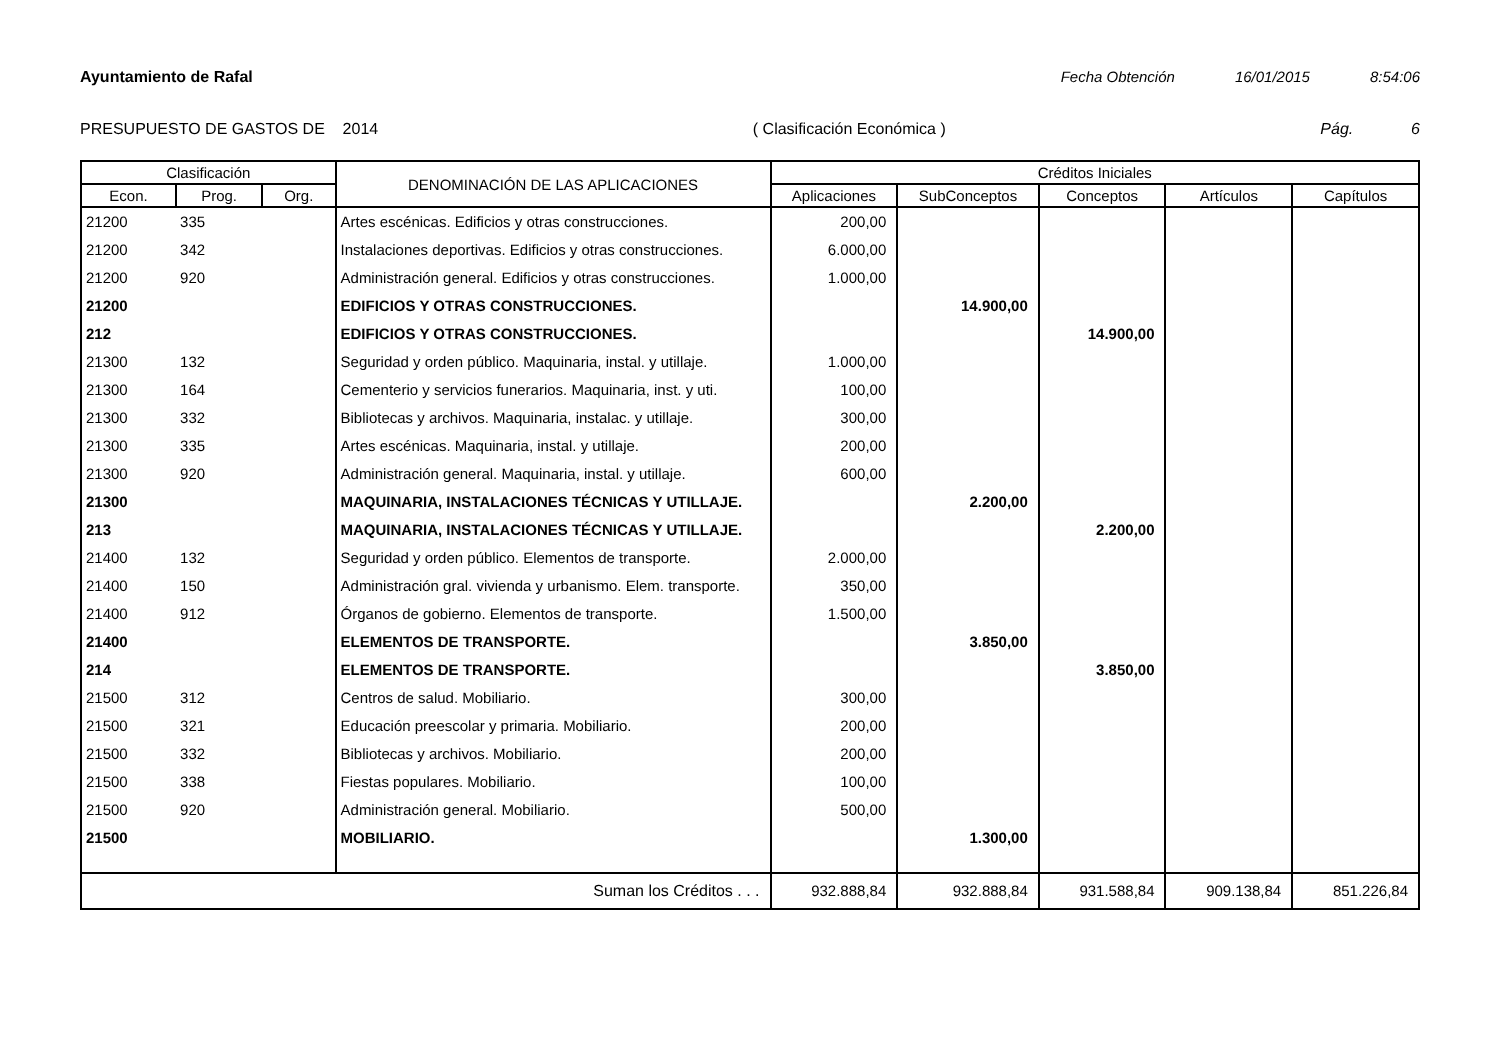Ayuntamiento de Rafal Fecha Obtención 16/01/2015 8:54:06
PRESUPUESTO DE GASTOS DE 2014 ( Clasificación Económica ) Pág. 6
| Clasificación | | | DENOMINACIÓN DE LAS APLICACIONES | Créditos Iniciales | | | | |
| --- | --- | --- | --- | --- | --- | --- | --- | --- |
| Econ. | Prog. | Org. | | Aplicaciones | SubConceptos | Conceptos | Artículos | Capítulos |
| 21200 | 335 | | Artes escénicas. Edificios y otras construcciones. | 200,00 | | | | |
| 21200 | 342 | | Instalaciones deportivas. Edificios y otras construcciones. | 6.000,00 | | | | |
| 21200 | 920 | | Administración general. Edificios y otras construcciones. | 1.000,00 | | | | |
| 21200 | | | EDIFICIOS Y OTRAS CONSTRUCCIONES. | | 14.900,00 | | | |
| 212 | | | EDIFICIOS Y OTRAS CONSTRUCCIONES. | | | 14.900,00 | | |
| 21300 | 132 | | Seguridad y orden público. Maquinaria, instal. y utillaje. | 1.000,00 | | | | |
| 21300 | 164 | | Cementerio y servicios funerarios. Maquinaria, inst. y uti. | 100,00 | | | | |
| 21300 | 332 | | Bibliotecas y archivos. Maquinaria, instalac. y utillaje. | 300,00 | | | | |
| 21300 | 335 | | Artes escénicas. Maquinaria, instal. y utillaje. | 200,00 | | | | |
| 21300 | 920 | | Administración general. Maquinaria, instal. y utillaje. | 600,00 | | | | |
| 21300 | | | MAQUINARIA, INSTALACIONES TÉCNICAS Y UTILLAJE. | | 2.200,00 | | | |
| 213 | | | MAQUINARIA, INSTALACIONES TÉCNICAS Y UTILLAJE. | | | 2.200,00 | | |
| 21400 | 132 | | Seguridad y orden público. Elementos de transporte. | 2.000,00 | | | | |
| 21400 | 150 | | Administración gral. vivienda y urbanismo. Elem. transporte. | 350,00 | | | | |
| 21400 | 912 | | Órganos de gobierno. Elementos de transporte. | 1.500,00 | | | | |
| 21400 | | | ELEMENTOS DE TRANSPORTE. | | 3.850,00 | | | |
| 214 | | | ELEMENTOS DE TRANSPORTE. | | | 3.850,00 | | |
| 21500 | 312 | | Centros de salud. Mobiliario. | 300,00 | | | | |
| 21500 | 321 | | Educación preescolar y primaria. Mobiliario. | 200,00 | | | | |
| 21500 | 332 | | Bibliotecas y archivos. Mobiliario. | 200,00 | | | | |
| 21500 | 338 | | Fiestas populares. Mobiliario. | 100,00 | | | | |
| 21500 | 920 | | Administración general. Mobiliario. | 500,00 | | | | |
| 21500 | | | MOBILIARIO. | | 1.300,00 | | | |
| Suman los Créditos . . . | | | | 932.888,84 | 932.888,84 | 931.588,84 | 909.138,84 | 851.226,84 |